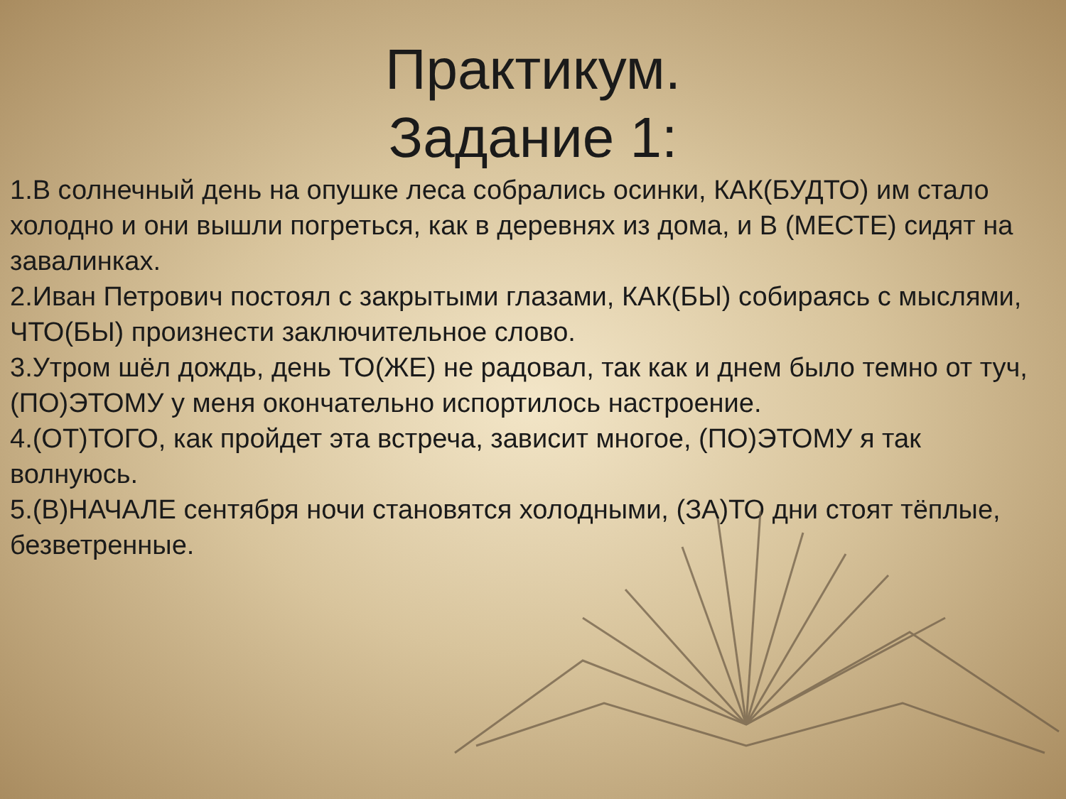Практикум.
Задание 1:
1.В солнечный день на опушке леса собрались осинки, КАК(БУДТО) им стало холодно и они вышли погреться, как в деревнях из дома, и В (МЕСТЕ) сидят на завалинках.
2.Иван Петрович постоял с закрытыми глазами, КАК(БЫ) собираясь с мыслями, ЧТО(БЫ) произнести заключительное слово.
3.Утром шёл дождь, день ТО(ЖЕ) не радовал, так как и днем было темно от туч, (ПО)ЭТОМУ у меня окончательно испортилось настроение.
4.(ОТ)ТОГО, как пройдет эта встреча, зависит многое, (ПО)ЭТОМУ я так волнуюсь.
5.(В)НАЧАЛЕ сентября ночи становятся холодными, (ЗА)ТО дни стоят тёплые, безветренные.